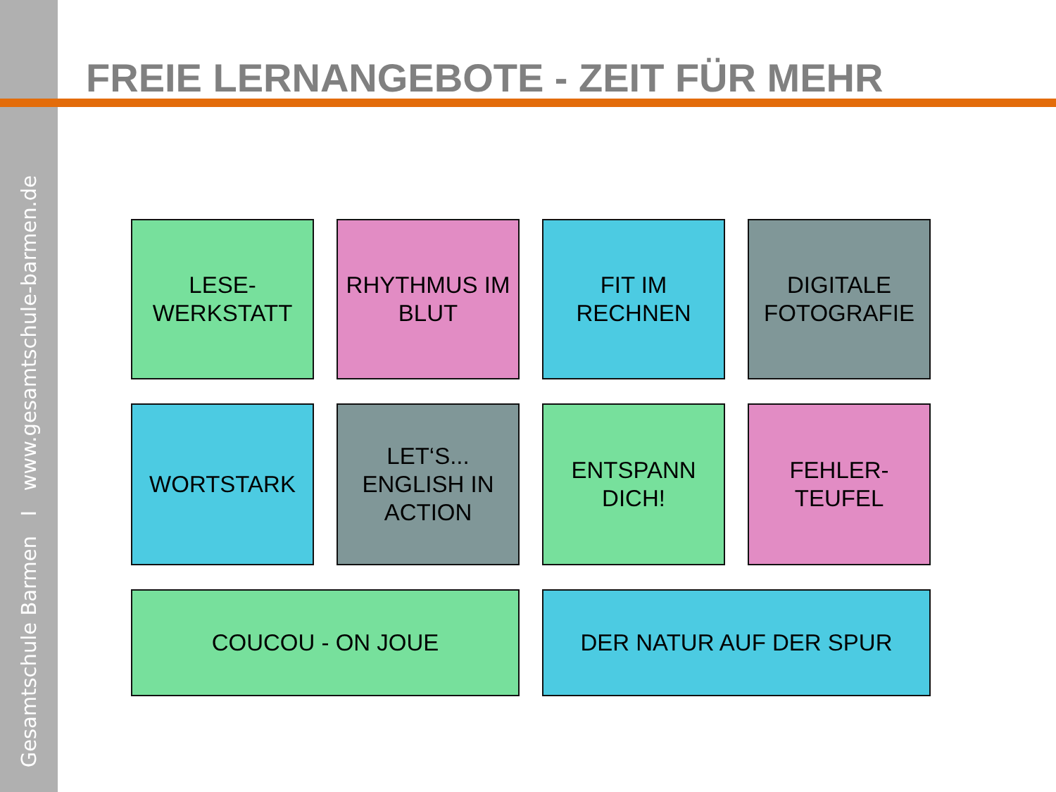Gesamtschule Barmen I www.gesamtschule-barmen.de
FREIE LERNANGEBOTE - ZEIT FÜR MEHR
LESE-
WERKSTATT
RHYTHMUS IM
BLUT
FIT IM
RECHNEN
DIGITALE
FOTOGRAFIE
WORTSTARK
LET‘S...
ENGLISH IN
ACTION
ENTSPANN
DICH!
FEHLER-
TEUFEL
COUCOU - ON JOUE
DER NATUR AUF DER SPUR